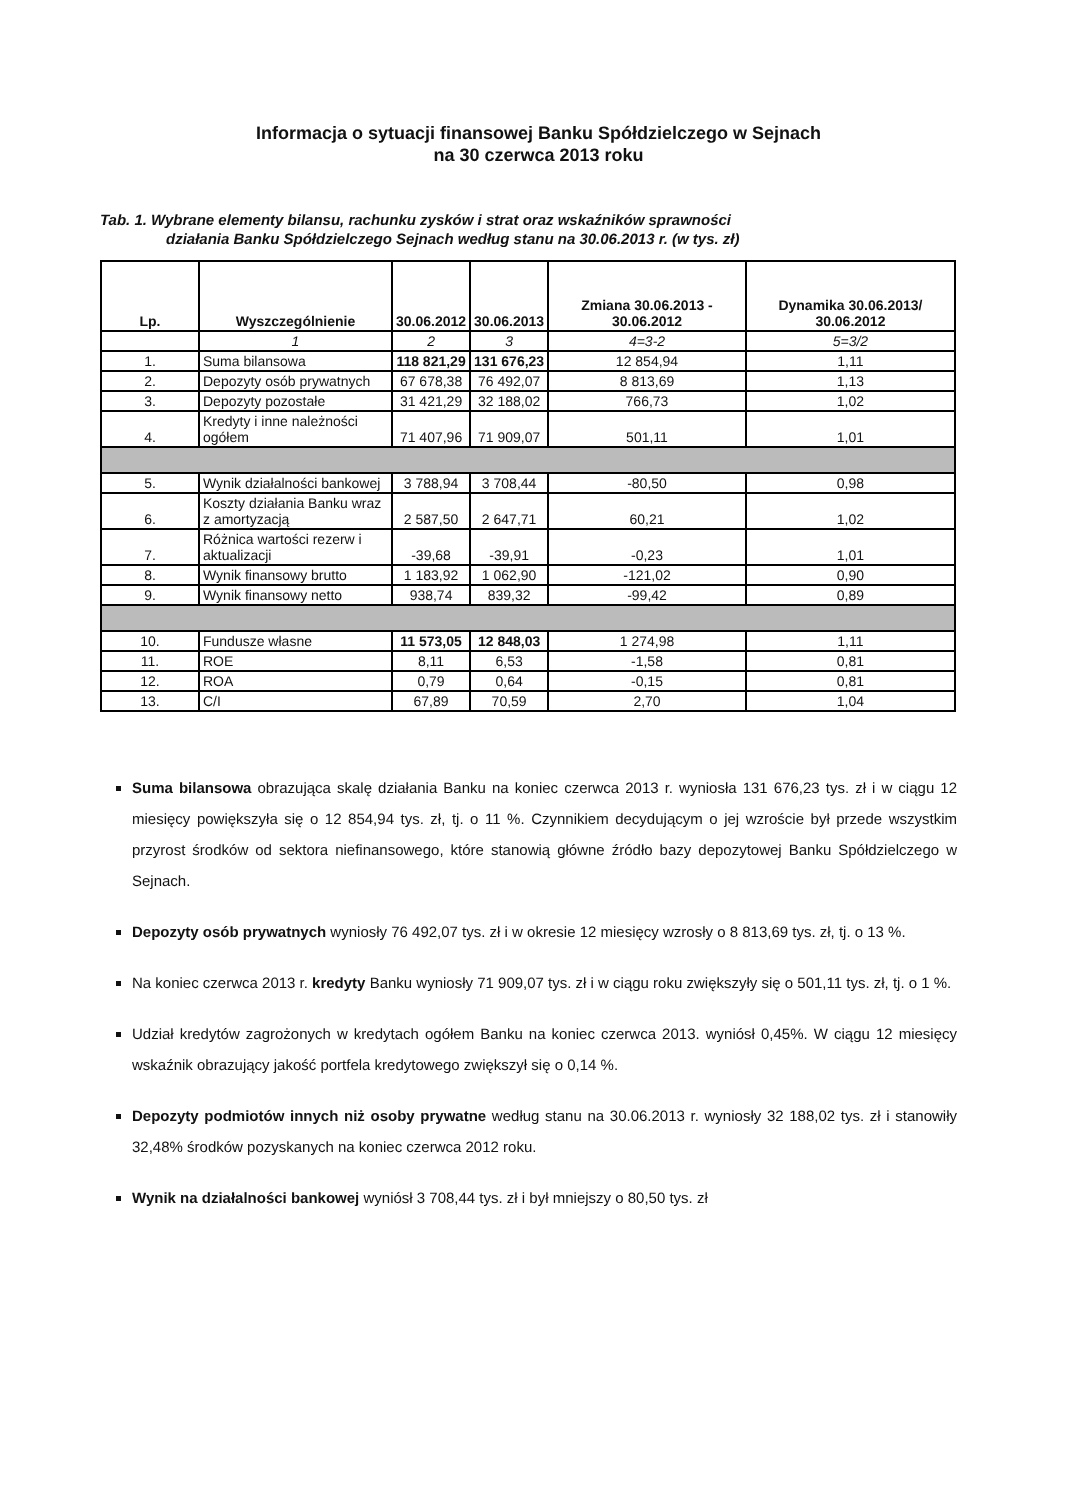Informacja o sytuacji finansowej Banku Spółdzielczego w Sejnach
na 30 czerwca 2013 roku
Tab. 1. Wybrane elementy bilansu, rachunku zysków i strat oraz wskaźników sprawności
działania Banku Spółdzielczego Sejnach według stanu na 30.06.2013 r. (w tys. zł)
| Lp. | Wyszczególnienie | 30.06.2012 | 30.06.2013 | Zmiana 30.06.2013 - 30.06.2012 | Dynamika 30.06.2013/ 30.06.2012 |
| --- | --- | --- | --- | --- | --- |
| | 1 | 2 | 3 | 4=3-2 | 5=3/2 |
| 1. | Suma bilansowa | 118 821,29 | 131 676,23 | 12 854,94 | 1,11 |
| 2. | Depozyty osób prywatnych | 67 678,38 | 76 492,07 | 8 813,69 | 1,13 |
| 3. | Depozyty pozostałe | 31 421,29 | 32 188,02 | 766,73 | 1,02 |
| 4. | Kredyty i inne należności ogółem | 71 407,96 | 71 909,07 | 501,11 | 1,01 |
| 5. | Wynik działalności bankowej | 3 788,94 | 3 708,44 | -80,50 | 0,98 |
| 6. | Koszty działania Banku wraz z amortyzacją | 2 587,50 | 2 647,71 | 60,21 | 1,02 |
| 7. | Różnica wartości rezerw i aktualizacji | -39,68 | -39,91 | -0,23 | 1,01 |
| 8. | Wynik finansowy brutto | 1 183,92 | 1 062,90 | -121,02 | 0,90 |
| 9. | Wynik finansowy netto | 938,74 | 839,32 | -99,42 | 0,89 |
| 10. | Fundusze własne | 11 573,05 | 12 848,03 | 1 274,98 | 1,11 |
| 11. | ROE | 8,11 | 6,53 | -1,58 | 0,81 |
| 12. | ROA | 0,79 | 0,64 | -0,15 | 0,81 |
| 13. | C/I | 67,89 | 70,59 | 2,70 | 1,04 |
Suma bilansowa obrazująca skalę działania Banku na koniec czerwca 2013 r. wyniosła 131 676,23 tys. zł i w ciągu 12 miesięcy powiększyła się o 12 854,94 tys. zł, tj. o 11 %. Czynnikiem decydującym o jej wzroście był przede wszystkim przyrost środków od sektora niefinansowego, które stanowią główne źródło bazy depozytowej Banku Spółdzielczego w Sejnach.
Depozyty osób prywatnych wyniosły 76 492,07 tys. zł i w okresie 12 miesięcy wzrosły o 8 813,69 tys. zł, tj. o 13 %.
Na koniec czerwca 2013 r. kredyty Banku wyniosły 71 909,07 tys. zł i w ciągu roku zwiększyły się o 501,11 tys. zł, tj. o 1 %.
Udział kredytów zagrożonych w kredytach ogółem Banku na koniec czerwca 2013. wyniósł 0,45%. W ciągu 12 miesięcy wskaźnik obrazujący jakość portfela kredytowego zwiększył się o 0,14 %.
Depozyty podmiotów innych niż osoby prywatne według stanu na 30.06.2013 r. wyniosły 32 188,02 tys. zł i stanowiły 32,48% środków pozyskanych na koniec czerwca 2012 roku.
Wynik na działalności bankowej wyniósł 3 708,44 tys. zł i był mniejszy o 80,50 tys. zł